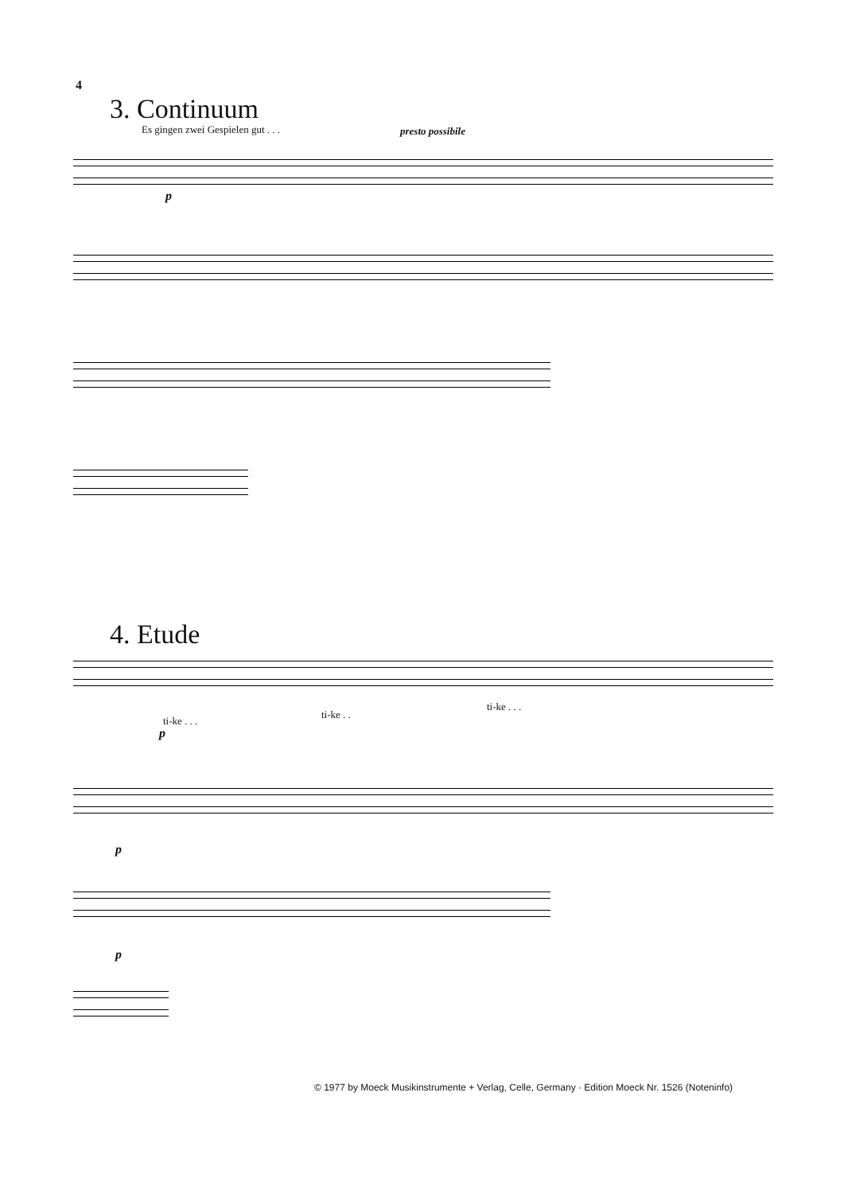4
3. Continuum
Es gingen zwei Gespielen gut . . .
presto possibile
p
4. Etude
ti-ke . . .
ti-ke . .
ti-ke . . .
p
p
p
© 1977 by Moeck Musikinstrumente + Verlag, Celle, Germany · Edition Moeck Nr. 1526 (Noteninfo)